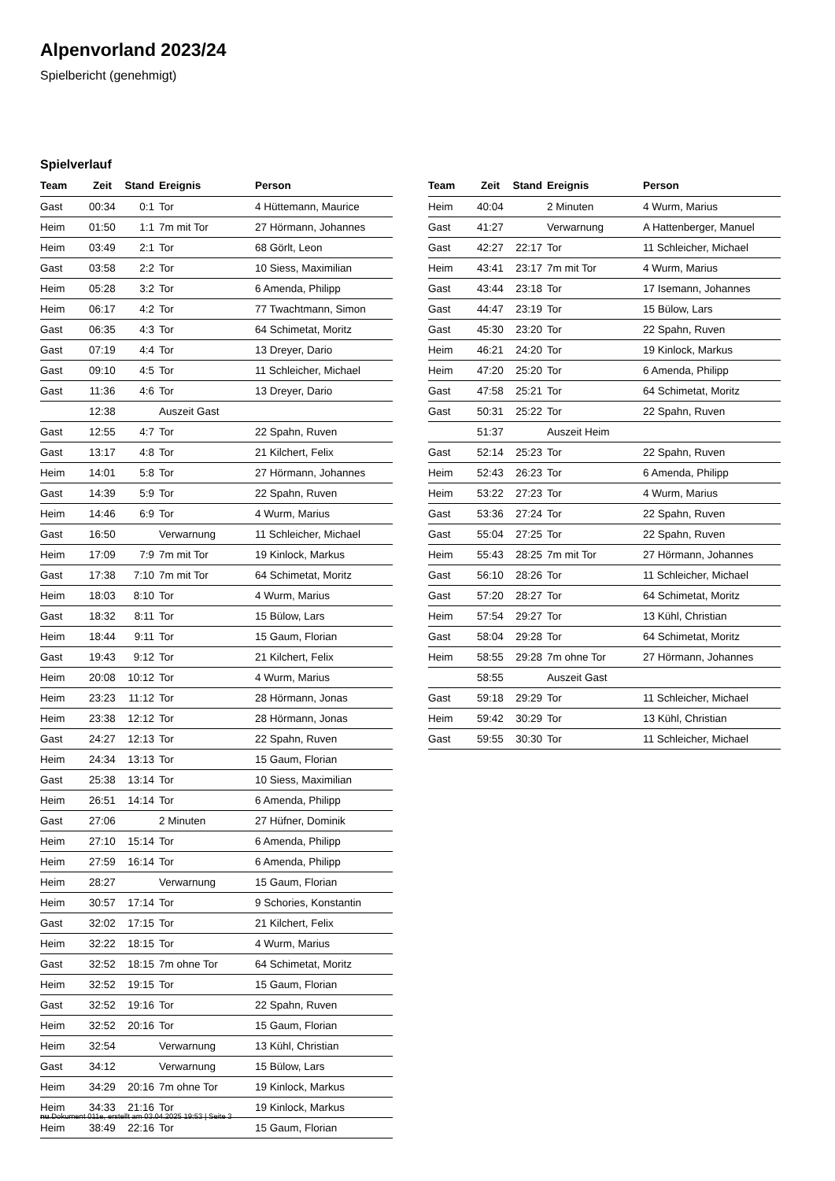Alpenvorland 2023/24
Spielbericht (genehmigt)
Spielverlauf
| Team | Zeit | Stand | Ereignis | Person |
| --- | --- | --- | --- | --- |
| Gast | 00:34 | 0:1 | Tor | 4 Hüttemann, Maurice |
| Heim | 01:50 | 1:1 | 7m mit Tor | 27 Hörmann, Johannes |
| Heim | 03:49 | 2:1 | Tor | 68 Görlt, Leon |
| Gast | 03:58 | 2:2 | Tor | 10 Siess, Maximilian |
| Heim | 05:28 | 3:2 | Tor | 6 Amenda, Philipp |
| Heim | 06:17 | 4:2 | Tor | 77 Twachtmann, Simon |
| Gast | 06:35 | 4:3 | Tor | 64 Schimetat, Moritz |
| Gast | 07:19 | 4:4 | Tor | 13 Dreyer, Dario |
| Gast | 09:10 | 4:5 | Tor | 11 Schleicher, Michael |
| Gast | 11:36 | 4:6 | Tor | 13 Dreyer, Dario |
| | 12:38 | | Auszeit Gast | |
| Gast | 12:55 | 4:7 | Tor | 22 Spahn, Ruven |
| Gast | 13:17 | 4:8 | Tor | 21 Kilchert, Felix |
| Heim | 14:01 | 5:8 | Tor | 27 Hörmann, Johannes |
| Gast | 14:39 | 5:9 | Tor | 22 Spahn, Ruven |
| Heim | 14:46 | 6:9 | Tor | 4 Wurm, Marius |
| Gast | 16:50 | | Verwarnung | 11 Schleicher, Michael |
| Heim | 17:09 | 7:9 | 7m mit Tor | 19 Kinlock, Markus |
| Gast | 17:38 | 7:10 | 7m mit Tor | 64 Schimetat, Moritz |
| Heim | 18:03 | 8:10 | Tor | 4 Wurm, Marius |
| Gast | 18:32 | 8:11 | Tor | 15 Bülow, Lars |
| Heim | 18:44 | 9:11 | Tor | 15 Gaum, Florian |
| Gast | 19:43 | 9:12 | Tor | 21 Kilchert, Felix |
| Heim | 20:08 | 10:12 | Tor | 4 Wurm, Marius |
| Heim | 23:23 | 11:12 | Tor | 28 Hörmann, Jonas |
| Heim | 23:38 | 12:12 | Tor | 28 Hörmann, Jonas |
| Gast | 24:27 | 12:13 | Tor | 22 Spahn, Ruven |
| Heim | 24:34 | 13:13 | Tor | 15 Gaum, Florian |
| Gast | 25:38 | 13:14 | Tor | 10 Siess, Maximilian |
| Heim | 26:51 | 14:14 | Tor | 6 Amenda, Philipp |
| Gast | 27:06 | | 2 Minuten | 27 Hüfner, Dominik |
| Heim | 27:10 | 15:14 | Tor | 6 Amenda, Philipp |
| Heim | 27:59 | 16:14 | Tor | 6 Amenda, Philipp |
| Heim | 28:27 | | Verwarnung | 15 Gaum, Florian |
| Heim | 30:57 | 17:14 | Tor | 9 Schories, Konstantin |
| Gast | 32:02 | 17:15 | Tor | 21 Kilchert, Felix |
| Heim | 32:22 | 18:15 | Tor | 4 Wurm, Marius |
| Gast | 32:52 | 18:15 | 7m ohne Tor | 64 Schimetat, Moritz |
| Heim | 32:52 | 19:15 | Tor | 15 Gaum, Florian |
| Gast | 32:52 | 19:16 | Tor | 22 Spahn, Ruven |
| Heim | 32:52 | 20:16 | Tor | 15 Gaum, Florian |
| Heim | 32:54 | | Verwarnung | 13 Kühl, Christian |
| Gast | 34:12 | | Verwarnung | 15 Bülow, Lars |
| Heim | 34:29 | 20:16 | 7m ohne Tor | 19 Kinlock, Markus |
| Heim | 34:33 | 21:16 | Tor | 19 Kinlock, Markus |
| Heim | 38:49 | 22:16 | Tor | 15 Gaum, Florian |
| Team | Zeit | Stand | Ereignis | Person |
| --- | --- | --- | --- | --- |
| Heim | 40:04 | | 2 Minuten | 4 Wurm, Marius |
| Gast | 41:27 | | Verwarnung | A Hattenberger, Manuel |
| Gast | 42:27 | 22:17 | Tor | 11 Schleicher, Michael |
| Heim | 43:41 | 23:17 | 7m mit Tor | 4 Wurm, Marius |
| Gast | 43:44 | 23:18 | Tor | 17 Isemann, Johannes |
| Gast | 44:47 | 23:19 | Tor | 15 Bülow, Lars |
| Gast | 45:30 | 23:20 | Tor | 22 Spahn, Ruven |
| Heim | 46:21 | 24:20 | Tor | 19 Kinlock, Markus |
| Heim | 47:20 | 25:20 | Tor | 6 Amenda, Philipp |
| Gast | 47:58 | 25:21 | Tor | 64 Schimetat, Moritz |
| Gast | 50:31 | 25:22 | Tor | 22 Spahn, Ruven |
| | 51:37 | | Auszeit Heim | |
| Gast | 52:14 | 25:23 | Tor | 22 Spahn, Ruven |
| Heim | 52:43 | 26:23 | Tor | 6 Amenda, Philipp |
| Heim | 53:22 | 27:23 | Tor | 4 Wurm, Marius |
| Gast | 53:36 | 27:24 | Tor | 22 Spahn, Ruven |
| Gast | 55:04 | 27:25 | Tor | 22 Spahn, Ruven |
| Heim | 55:43 | 28:25 | 7m mit Tor | 27 Hörmann, Johannes |
| Gast | 56:10 | 28:26 | Tor | 11 Schleicher, Michael |
| Gast | 57:20 | 28:27 | Tor | 64 Schimetat, Moritz |
| Heim | 57:54 | 29:27 | Tor | 13 Kühl, Christian |
| Gast | 58:04 | 29:28 | Tor | 64 Schimetat, Moritz |
| Heim | 58:55 | 29:28 | 7m ohne Tor | 27 Hörmann, Johannes |
| | 58:55 | | Auszeit Gast | |
| Gast | 59:18 | 29:29 | Tor | 11 Schleicher, Michael |
| Heim | 59:42 | 30:29 | Tor | 13 Kühl, Christian |
| Gast | 59:55 | 30:30 | Tor | 11 Schleicher, Michael |
nu.Dokument 011e, erstellt am 03.04.2025 19:53 | Seite 3